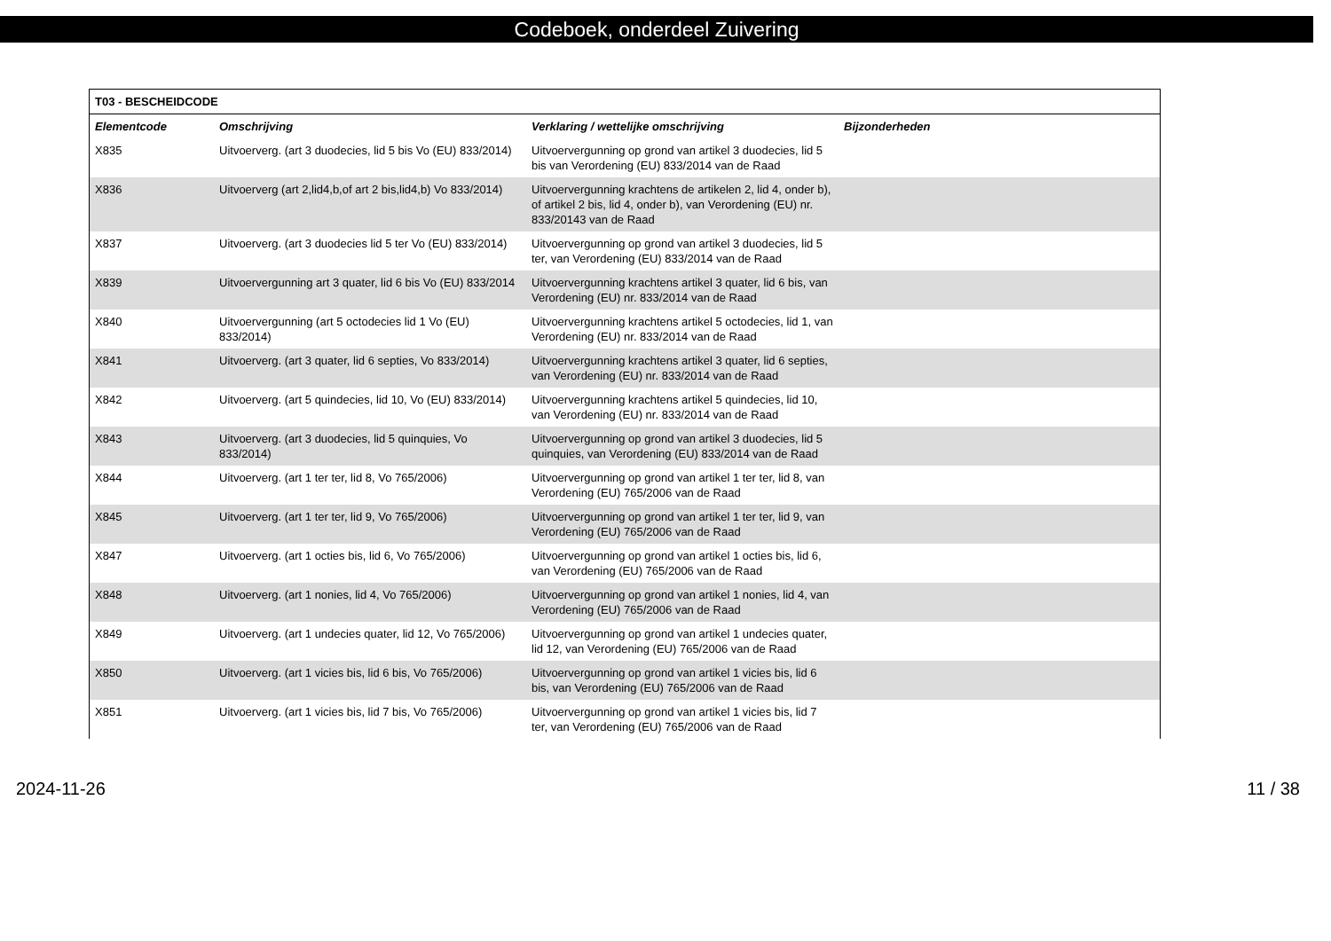Codeboek, onderdeel Zuivering
| T03 - BESCHEIDCODE | | | |
| --- | --- | --- | --- |
| Elementcode | Omschrijving | Verklaring / wettelijke omschrijving | Bijzonderheden |
| X835 | Uitvoerverg. (art 3 duodecies, lid 5 bis Vo (EU) 833/2014) | Uitvoervergunning op grond van artikel 3 duodecies, lid 5 bis van Verordening (EU) 833/2014 van de Raad | |
| X836 | Uitvoerverg (art 2,lid4,b,of art 2 bis,lid4,b) Vo 833/2014) | Uitvoervergunning krachtens de artikelen 2, lid 4, onder b), of artikel 2 bis, lid 4, onder b), van Verordening (EU) nr. 833/20143 van de Raad | |
| X837 | Uitvoerverg. (art 3 duodecies lid 5 ter Vo (EU) 833/2014) | Uitvoervergunning op grond van artikel 3 duodecies, lid 5 ter, van Verordening (EU) 833/2014 van de Raad | |
| X839 | Uitvoervergunning art 3 quater, lid 6 bis Vo (EU) 833/2014 | Uitvoervergunning krachtens artikel 3 quater, lid 6 bis, van Verordening (EU) nr. 833/2014 van de Raad | |
| X840 | Uitvoervergunning (art 5 octodecies lid 1 Vo (EU) 833/2014) | Uitvoervergunning krachtens artikel 5 octodecies, lid 1, van Verordening (EU) nr. 833/2014 van de Raad | |
| X841 | Uitvoerverg. (art 3 quater, lid 6 septies, Vo 833/2014) | Uitvoervergunning krachtens artikel 3 quater, lid 6 septies, van Verordening (EU) nr. 833/2014 van de Raad | |
| X842 | Uitvoerverg. (art 5 quindecies, lid 10, Vo (EU) 833/2014) | Uitvoervergunning krachtens artikel 5 quindecies, lid 10, van Verordening (EU) nr. 833/2014 van de Raad | |
| X843 | Uitvoerverg. (art 3 duodecies, lid 5 quinquies, Vo 833/2014) | Uitvoervergunning op grond van artikel 3 duodecies, lid 5 quinquies, van Verordening (EU) 833/2014 van de Raad | |
| X844 | Uitvoerverg. (art 1 ter ter, lid 8, Vo 765/2006) | Uitvoervergunning op grond van artikel 1 ter ter, lid 8, van Verordening (EU) 765/2006 van de Raad | |
| X845 | Uitvoerverg. (art 1 ter ter, lid 9, Vo 765/2006) | Uitvoervergunning op grond van artikel 1 ter ter, lid 9, van Verordening (EU) 765/2006 van de Raad | |
| X847 | Uitvoerverg. (art 1 octies bis, lid 6, Vo 765/2006) | Uitvoervergunning op grond van artikel 1 octies bis, lid 6, van Verordening (EU) 765/2006 van de Raad | |
| X848 | Uitvoerverg. (art 1 nonies, lid 4, Vo 765/2006) | Uitvoervergunning op grond van artikel 1 nonies, lid 4, van Verordening (EU) 765/2006 van de Raad | |
| X849 | Uitvoerverg. (art 1 undecies quater, lid 12, Vo 765/2006) | Uitvoervergunning op grond van artikel 1 undecies quater, lid 12, van Verordening (EU) 765/2006 van de Raad | |
| X850 | Uitvoerverg. (art 1 vicies bis, lid 6 bis, Vo 765/2006) | Uitvoervergunning op grond van artikel 1 vicies bis, lid 6 bis, van Verordening (EU) 765/2006 van de Raad | |
| X851 | Uitvoerverg. (art 1 vicies bis, lid 7 bis, Vo 765/2006) | Uitvoervergunning op grond van artikel 1 vicies bis, lid 7 ter, van Verordening (EU) 765/2006 van de Raad | |
2024-11-26 11 / 38